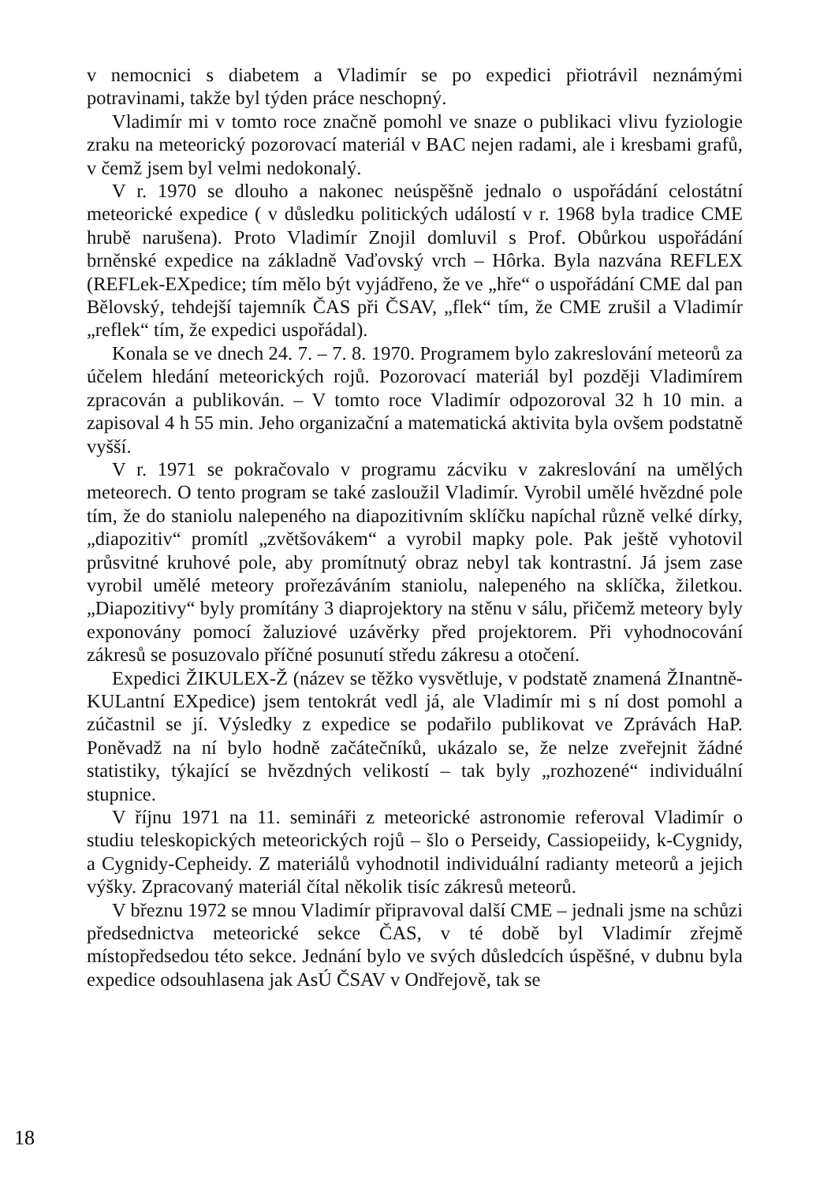v nemocnici s diabetem a Vladimír se po expedici přiotrávil neznámými potravinami, takže byl týden práce neschopný.
Vladimír mi v tomto roce značně pomohl ve snaze o publikaci vlivu fyziologie zraku na meteorický pozorovací materiál v BAC nejen radami, ale i kresbami grafů, v čemž jsem byl velmi nedokonalý.
V r. 1970 se dlouho a nakonec neúspěšně jednalo o uspořádání celostátní meteorické expedice ( v důsledku politických událostí v r. 1968 byla tradice CME hrubě narušena). Proto Vladimír Znojil domluvil s Prof. Obůrkou uspořádání brněnské expedice na základně Vaďovský vrch – Hôrka. Byla nazvána REFLEX (REFLek-EXpedice; tím mělo být vyjádřeno, že ve „hře“ o uspořádání CME dal pan Bělovský, tehdejší tajemník ČAS při ČSAV, „flek“ tím, že CME zrušil a Vladimír „reflek“ tím, že expedici uspořádal).
Konala se ve dnech 24. 7. – 7. 8. 1970. Programem bylo zakreslování meteorů za účelem hledání meteorických rojů. Pozorovací materiál byl později Vladimírem zpracován a publikován. – V tomto roce Vladimír odpozoroval 32 h 10 min. a zapisoval 4 h 55 min. Jeho organizační a matematická aktivita byla ovšem podstatně vyšší.
V r. 1971 se pokračovalo v programu zácviku v zakreslování na umělých meteorech. O tento program se také zasloužil Vladimír. Vyrobil umělé hvězdné pole tím, že do staniolu nalepeného na diapozitivním sklíčku napíchal různě velké dírky, „diapozitiv“ promítl „zvětšovákem“ a vyrobil mapky pole. Pak ještě vyhotovil průsvitné kruhové pole, aby promítnutý obraz nebyl tak kontrastní. Já jsem zase vyrobil umělé meteory prořezáváním staniolu, nalepeného na sklíčka, žiletkou. „Diapozitivy“ byly promítány 3 diaprojektory na stěnu v sálu, přičemž meteory byly exponovány pomocí žaluziové uzávěrky před projektorem. Při vyhodnocování zákresů se posuzovalo příčné posunutí středu zákresu a otočení.
Expedici ŽIKULEX-Ž (název se těžko vysvětluje, v podstatě znamená ŽInantně-KULantní EXpedice) jsem tentokrát vedl já, ale Vladimír mi s ní dost pomohl a zúčastnil se jí. Výsledky z expedice se podařilo publikovat ve Zprávách HaP. Poněvadž na ní bylo hodně začátečníků, ukázalo se, že nelze zveřejnit žádné statistiky, týkající se hvězdných velikostí – tak byly „rozhozené“ individuální stupnice.
V říjnu 1971 na 11. semináři z meteorické astronomie referoval Vladimír o studiu teleskopických meteorických rojů – šlo o Perseidy, Cassiopeiidy, k-Cygnidy, a Cygnidy-Cepheidy. Z materiálů vyhodnotil individuální radianty meteorů a jejich výšky. Zpracovaný materiál čítal několik tisíc zákresů meteorů.
V březnu 1972 se mnou Vladimír připravoval další CME – jednali jsme na schůzi předsednictva meteorické sekce ČAS, v té době byl Vladimír zřejmě místopředsedou této sekce. Jednání bylo ve svých důsledcích úspěšné, v dubnu byla expedice odsouhlasena jak AsÚ ČSAV v Ondřejově, tak se
18